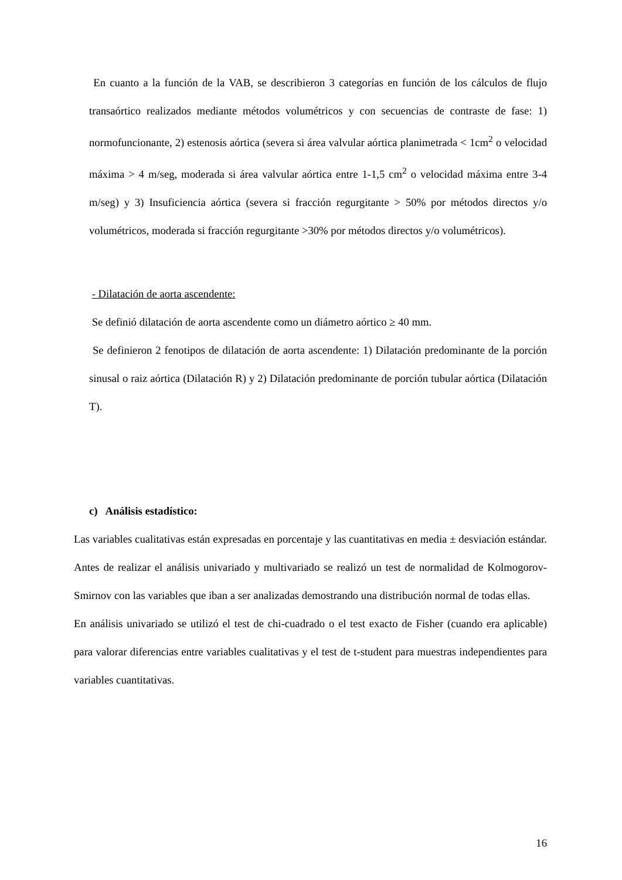En cuanto a la función de la VAB, se describieron 3 categorías en función de los cálculos de flujo transaórtico realizados mediante métodos volumétricos y con secuencias de contraste de fase: 1) normofuncionante, 2) estenosis aórtica (severa si área valvular aórtica planimetrada < 1cm<sup>2</sup> o velocidad máxima > 4 m/seg, moderada si área valvular aórtica entre 1-1,5 cm<sup>2</sup> o velocidad máxima entre 3-4 m/seg) y 3) Insuficiencia aórtica (severa si fracción regurgitante > 50% por métodos directos y/o volumétricos, moderada si fracción regurgitante >30% por métodos directos y/o volumétricos).
- Dilatación de aorta ascendente:
Se definió dilatación de aorta ascendente como un diámetro aórtico ≥ 40 mm.
Se definieron 2 fenotipos de dilatación de aorta ascendente: 1) Dilatación predominante de la porción sinusal o raiz aórtica (Dilatación R) y 2) Dilatación predominante de porción tubular aórtica (Dilatación T).
c) Análisis estadístico:
Las variables cualitativas están expresadas en porcentaje y las cuantitativas en media ± desviación estándar. Antes de realizar el análisis univariado y multivariado se realizó un test de normalidad de Kolmogorov-Smirnov con las variables que iban a ser analizadas demostrando una distribución normal de todas ellas.
En análisis univariado se utilizó el test de chi-cuadrado o el test exacto de Fisher (cuando era aplicable) para valorar diferencias entre variables cualitativas y el test de t-student para muestras independientes para variables cuantitativas.
16